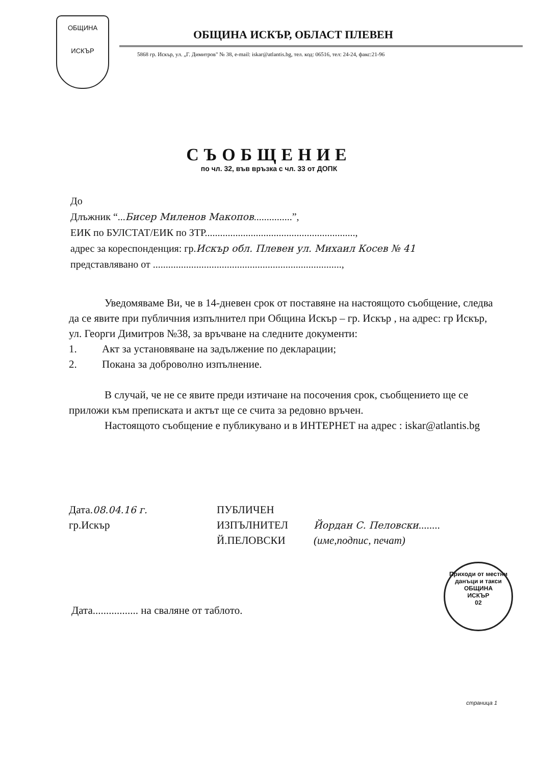ОБЩИНА
ИСКЪР
ОБЩИНА ИСКЪР, ОБЛАСТ ПЛЕВЕН
5868 гр. Искър, ул. „Г. Димитров" № 38, e-mail: iskar@atlantis.bg, тел. код: 06516, тел: 24-24, факс:21-96
СЪОБЩЕНИЕ
по чл. 32, във връзка с чл. 33 от ДОПК
До
Длъжник “...Бисер Миленов Макопов...............”,
ЕИК по БУЛСТАТ/ЕИК по ЗТР...........................................................,
адрес за кореспонденция: гр.Искър обл. Плевен ул. Михаил Косев № 41
представлявано от ..........................................................................,
Уведомяваме Ви, че в 14-дневен срок от поставяне на настоящото съобщение, следва да се явите при публичния изпълнител при Община Искър – гр. Искър , на адрес: гр Искър, ул. Георги Димитров №38, за връчване на следните документи:
1. Акт за установяване на задължение по декларации;
2. Покана за доброволно изпълнение.
В случай, че не се явите преди изтичане на посочения срок, съобщението ще се приложи към преписката и актът ще се счита за редовно връчен.
Настоящото съобщение е публикувано и в ИНТЕРНЕТ на адрес : iskar@atlantis.bg
Дата.08.04.16 г.
гр.Искър
ПУБЛИЧЕН
ИЗПЪЛНИТЕЛ
Й.ПЕЛОВСКИ
Йордан С. Пеловски........
(име,подпис, печат)
Дата................. на сваляне от таблото.
Приходи от местни данъци и такси
ОБЩИНА
ИСКЪР
02
страница 1